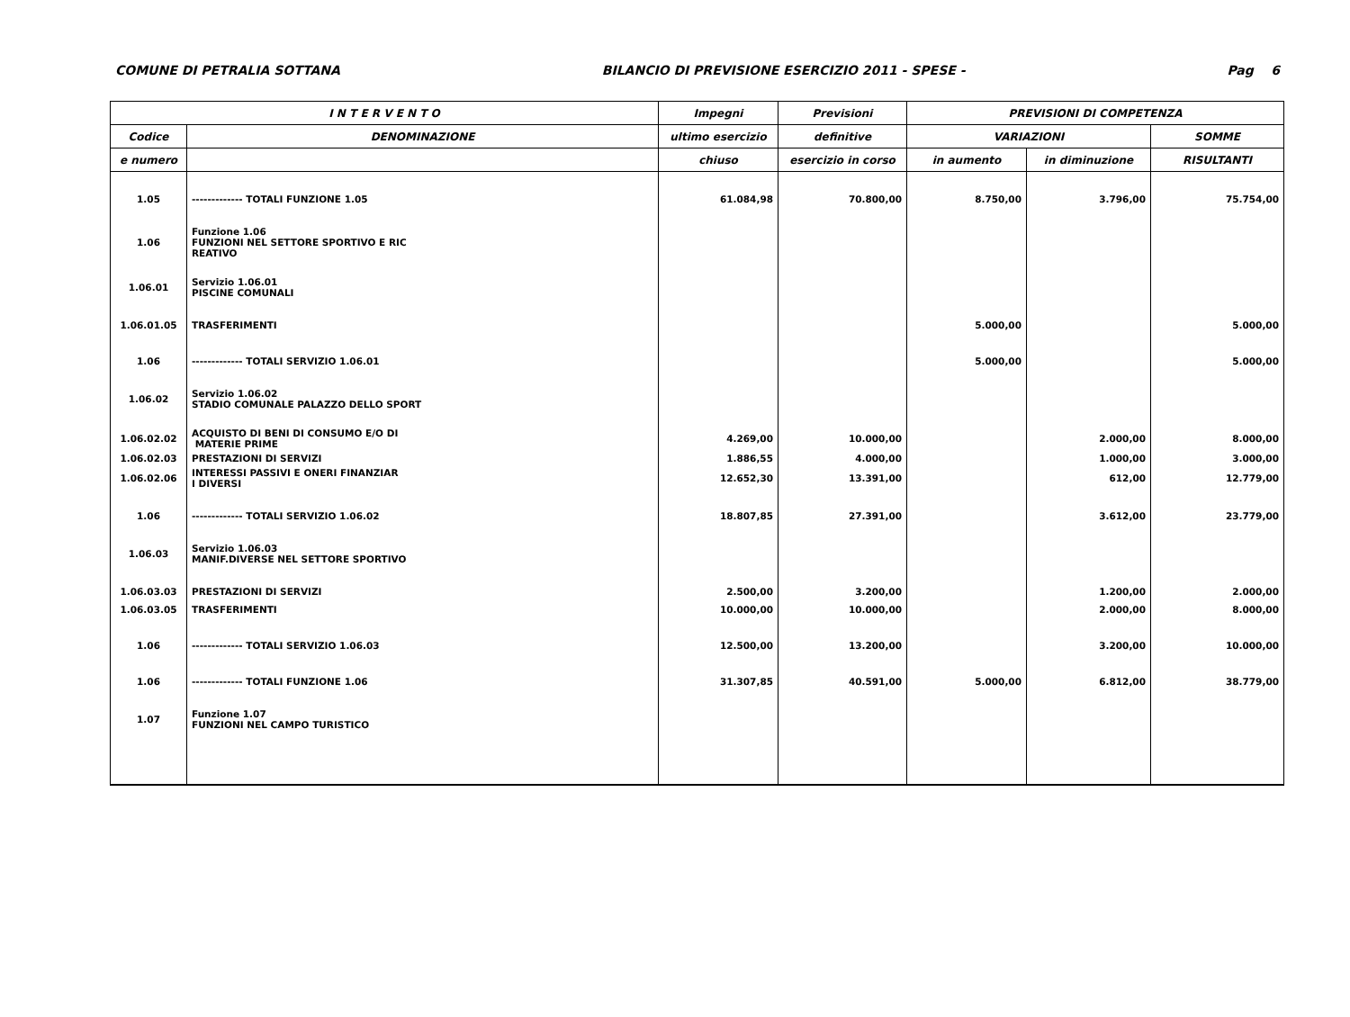COMUNE DI PETRALIA SOTTANA BILANCIO DI PREVISIONE ESERCIZIO 2011 - SPESE - Pag 6
| I N T E R V E N T O | | Impegni | Previsioni | PREVISIONI DI COMPETENZA | | |
| --- | --- | --- | --- | --- | --- | --- |
| Codice | DENOMINAZIONE | ultimo esercizio | definitive | VARIAZIONI | | SOMME |
| e numero | | chiuso | esercizio in corso | in aumento | in diminuzione | RISULTANTI |
| 1.05 | ------------- TOTALI FUNZIONE 1.05 | 61.084,98 | 70.800,00 | 8.750,00 | 3.796,00 | 75.754,00 |
| 1.06 | Funzione 1.06 FUNZIONI NEL SETTORE SPORTIVO E RIC REATIVO | | | | | |
| 1.06.01 | Servizio 1.06.01 PISCINE COMUNALI | | | | | |
| 1.06.01.05 | TRASFERIMENTI | | | 5.000,00 | | 5.000,00 |
| 1.06 | ------------- TOTALI SERVIZIO 1.06.01 | | | 5.000,00 | | 5.000,00 |
| 1.06.02 | Servizio 1.06.02 STADIO COMUNALE PALAZZO DELLO SPORT | | | | | |
| 1.06.02.02 | ACQUISTO DI BENI DI CONSUMO E/O DI MATERIE PRIME | 4.269,00 | 10.000,00 | | 2.000,00 | 8.000,00 |
| 1.06.02.03 | PRESTAZIONI DI SERVIZI | 1.886,55 | 4.000,00 | | 1.000,00 | 3.000,00 |
| 1.06.02.06 | INTERESSI PASSIVI E ONERI FINANZIAR I DIVERSI | 12.652,30 | 13.391,00 | | 612,00 | 12.779,00 |
| 1.06 | ------------- TOTALI SERVIZIO 1.06.02 | 18.807,85 | 27.391,00 | | 3.612,00 | 23.779,00 |
| 1.06.03 | Servizio 1.06.03 MANIF.DIVERSE NEL SETTORE SPORTIVO | | | | | |
| 1.06.03.03 | PRESTAZIONI DI SERVIZI | 2.500,00 | 3.200,00 | | 1.200,00 | 2.000,00 |
| 1.06.03.05 | TRASFERIMENTI | 10.000,00 | 10.000,00 | | 2.000,00 | 8.000,00 |
| 1.06 | ------------- TOTALI SERVIZIO 1.06.03 | 12.500,00 | 13.200,00 | | 3.200,00 | 10.000,00 |
| 1.06 | ------------- TOTALI FUNZIONE 1.06 | 31.307,85 | 40.591,00 | 5.000,00 | 6.812,00 | 38.779,00 |
| 1.07 | Funzione 1.07 FUNZIONI NEL CAMPO TURISTICO | | | | | |